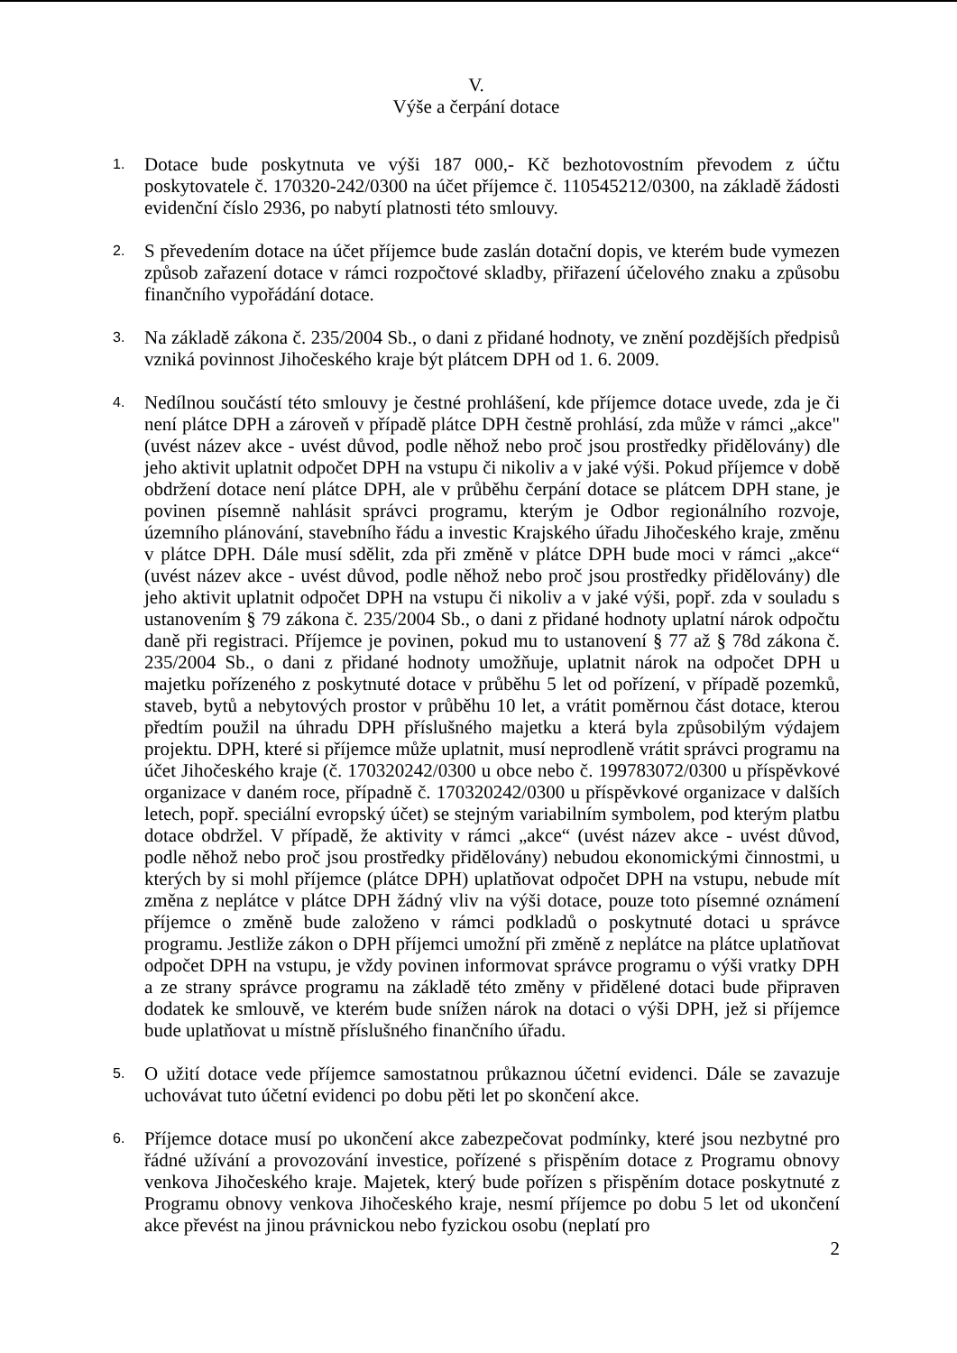V.
Výše a čerpání dotace
1.
Dotace bude poskytnuta ve výši 187 000,- Kč bezhotovostním převodem z účtu poskytovatele č. 170320-242/0300 na účet příjemce č. 110545212/0300, na základě žádosti evidenční číslo 2936, po nabytí platnosti této smlouvy.
2.
S převedením dotace na účet příjemce bude zaslán dotační dopis, ve kterém bude vymezen způsob zařazení dotace v rámci rozpočtové skladby, přiřazení účelového znaku a způsobu finančního vypořádání dotace.
3.
Na základě zákona č. 235/2004 Sb., o dani z přidané hodnoty, ve znění pozdějších předpisů vzniká povinnost Jihočeského kraje být plátcem DPH od 1. 6. 2009.
4.
Nedílnou součástí této smlouvy je čestné prohlášení, kde příjemce dotace uvede, zda je či není plátce DPH a zároveň v případě plátce DPH čestně prohlásí, zda může v rámci „akce" (uvést název akce - uvést důvod, podle něhož nebo proč jsou prostředky přidělovány) dle jeho aktivit uplatnit odpočet DPH na vstupu či nikoliv a v jaké výši. Pokud příjemce v době obdržení dotace není plátce DPH, ale v průběhu čerpání dotace se plátcem DPH stane, je povinen písemně nahlásit správci programu, kterým je Odbor regionálního rozvoje, územního plánování, stavebního řádu a investic Krajského úřadu Jihočeského kraje, změnu v plátce DPH. Dále musí sdělit, zda při změně v plátce DPH bude moci v rámci „akce“ (uvést název akce - uvést důvod, podle něhož nebo proč jsou prostředky přidělovány) dle jeho aktivit uplatnit odpočet DPH na vstupu či nikoliv a v jaké výši, popř. zda v souladu s ustanovením § 79 zákona č. 235/2004 Sb., o dani z přidané hodnoty uplatní nárok odpočtu daně při registraci. Příjemce je povinen, pokud mu to ustanovení § 77 až § 78d zákona č. 235/2004 Sb., o dani z přidané hodnoty umožňuje, uplatnit nárok na odpočet DPH u majetku pořízeného z poskytnuté dotace v průběhu 5 let od pořízení, v případě pozemků, staveb, bytů a nebytových prostor v průběhu 10 let, a vrátit poměrnou část dotace, kterou předtím použil na úhradu DPH příslušného majetku a která byla způsobilým výdajem projektu. DPH, které si příjemce může uplatnit, musí neprodleně vrátit správci programu na účet Jihočeského kraje (č. 170320242/0300 u obce nebo č. 199783072/0300 u příspěvkové organizace v daném roce, případně č. 170320242/0300 u příspěvkové organizace v dalších letech, popř. speciální evropský účet) se stejným variabilním symbolem, pod kterým platbu dotace obdržel. V případě, že aktivity v rámci „akce“ (uvést název akce - uvést důvod, podle něhož nebo proč jsou prostředky přidělovány) nebudou ekonomickými činnostmi, u kterých by si mohl příjemce (plátce DPH) uplatňovat odpočet DPH na vstupu, nebude mít změna z neplátce v plátce DPH žádný vliv na výši dotace, pouze toto písemné oznámení příjemce o změně bude založeno v rámci podkladů o poskytnuté dotaci u správce programu. Jestliže zákon o DPH příjemci umožní při změně z neplátce na plátce uplatňovat odpočet DPH na vstupu, je vždy povinen informovat správce programu o výši vratky DPH a ze strany správce programu na základě této změny v přidělené dotaci bude připraven dodatek ke smlouvě, ve kterém bude snížen nárok na dotaci o výši DPH, jež si příjemce bude uplatňovat u místně příslušného finančního úřadu.
5.
O užití dotace vede příjemce samostatnou průkaznou účetní evidenci. Dále se zavazuje uchovávat tuto účetní evidenci po dobu pěti let po skončení akce.
6.
Příjemce dotace musí po ukončení akce zabezpečovat podmínky, které jsou nezbytné pro řádné užívání a provozování investice, pořízené s přispěním dotace z Programu obnovy venkova Jihočeského kraje. Majetek, který bude pořízen s přispěním dotace poskytnuté z Programu obnovy venkova Jihočeského kraje, nesmí příjemce po dobu 5 let od ukončení akce převést na jinou právnickou nebo fyzickou osobu (neplatí pro
2